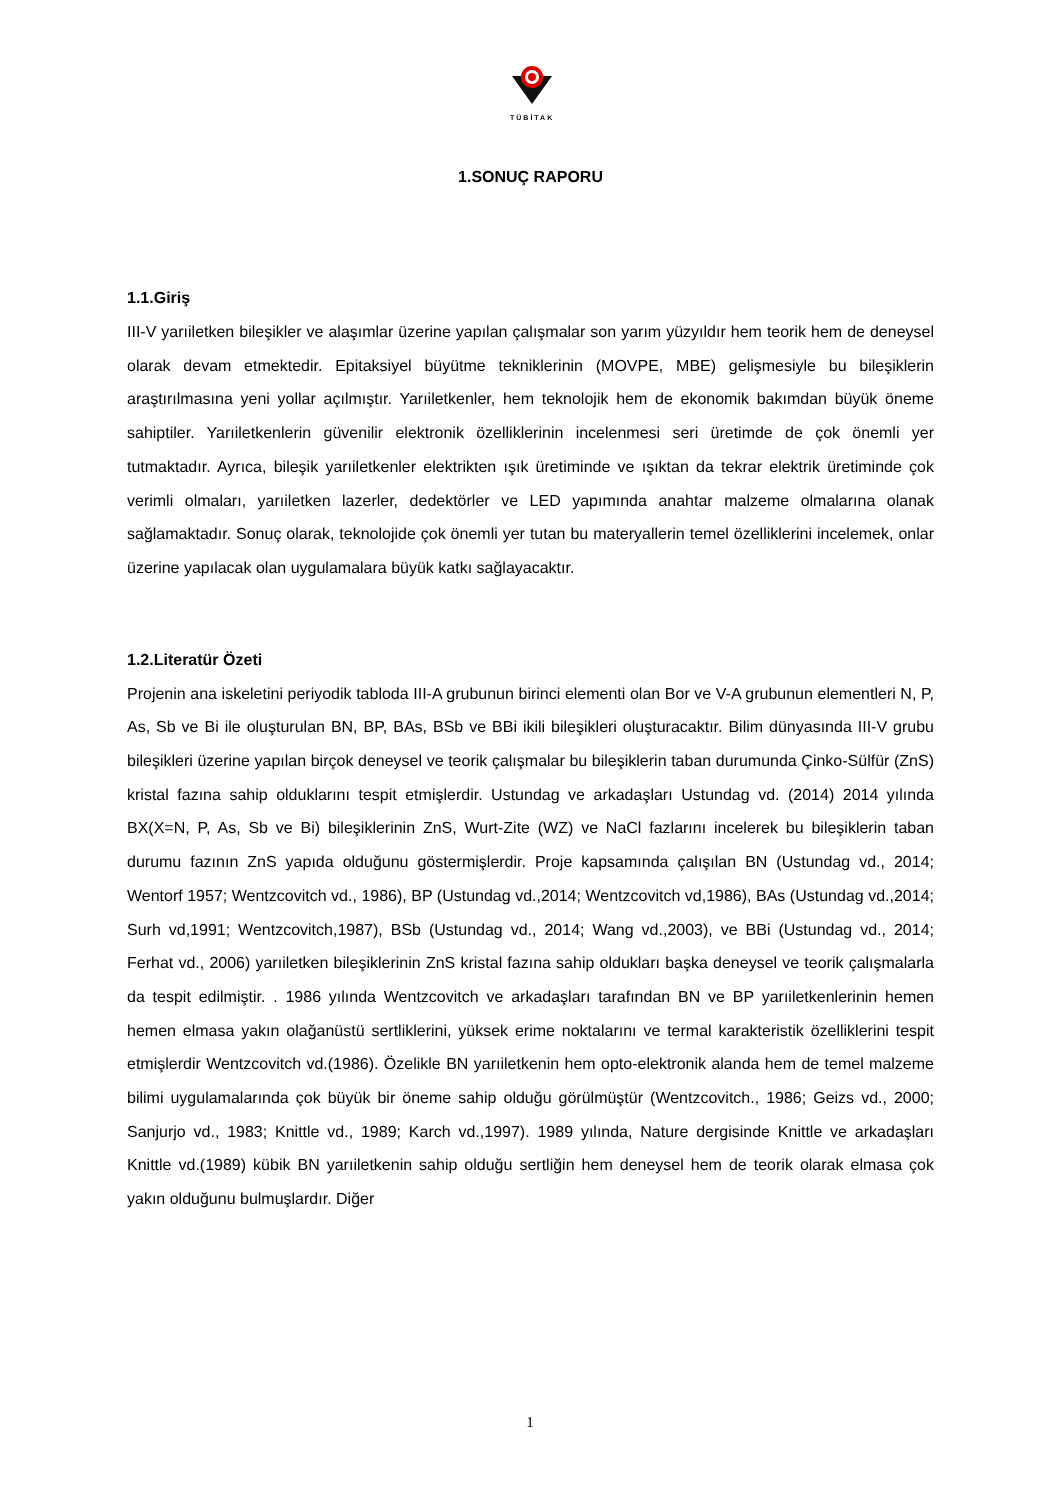TÜBİTAK
1.SONUÇ RAPORU
1.1.Giriş
III-V yarıiletken bileşikler ve alaşımlar üzerine yapılan çalışmalar son yarım yüzyıldır hem teorik hem de deneysel olarak devam etmektedir. Epitaksiyel büyütme tekniklerinin (MOVPE, MBE) gelişmesiyle bu bileşiklerin araştırılmasına yeni yollar açılmıştır. Yarıiletkenler, hem teknolojik hem de ekonomik bakımdan büyük öneme sahiptiler. Yarıiletkenlerin güvenilir elektronik özelliklerinin incelenmesi seri üretimde de çok önemli yer tutmaktadır. Ayrıca, bileşik yarıiletkenler elektrikten ışık üretiminde ve ışıktan da tekrar elektrik üretiminde çok verimli olmaları, yarıiletken lazerler, dedektörler ve LED yapımında anahtar malzeme olmalarına olanak sağlamaktadır. Sonuç olarak, teknolojide çok önemli yer tutan bu materyallerin temel özelliklerini incelemek, onlar üzerine yapılacak olan uygulamalara büyük katkı sağlayacaktır.
1.2.Literatür Özeti
Projenin ana iskeletini periyodik tabloda III-A grubunun birinci elementi olan Bor ve V-A grubunun elementleri N, P, As, Sb ve Bi ile oluşturulan BN, BP, BAs, BSb ve BBi ikili bileşikleri oluşturacaktır. Bilim dünyasında III-V grubu bileşikleri üzerine yapılan birçok deneysel ve teorik çalışmalar bu bileşiklerin taban durumunda Çinko-Sülfür (ZnS) kristal fazına sahip olduklarını tespit etmişlerdir. Ustundag ve arkadaşları Ustundag vd. (2014) 2014 yılında BX(X=N, P, As, Sb ve Bi) bileşiklerinin ZnS, Wurt-Zite (WZ) ve NaCl fazlarını incelerek bu bileşiklerin taban durumu fazının ZnS yapıda olduğunu göstermişlerdir. Proje kapsamında çalışılan BN (Ustundag vd., 2014; Wentorf 1957; Wentzcovitch vd., 1986), BP (Ustundag vd.,2014; Wentzcovitch vd,1986), BAs (Ustundag vd.,2014; Surh vd,1991; Wentzcovitch,1987), BSb (Ustundag vd., 2014; Wang vd.,2003), ve BBi (Ustundag vd., 2014; Ferhat vd., 2006) yarıiletken bileşiklerinin ZnS kristal fazına sahip oldukları başka deneysel ve teorik çalışmalarla da tespit edilmiştir. . 1986 yılında Wentzcovitch ve arkadaşları tarafından BN ve BP yarıiletkenlerinin hemen hemen elmasa yakın olağanüstü sertliklerini, yüksek erime noktalarını ve termal karakteristik özelliklerini tespit etmişlerdir Wentzcovitch vd.(1986). Özelikle BN yarıiletkenin hem opto-elektronik alanda hem de temel malzeme bilimi uygulamalarında çok büyük bir öneme sahip olduğu görülmüştür (Wentzcovitch., 1986; Geizs vd., 2000; Sanjurjo vd., 1983; Knittle vd., 1989; Karch vd.,1997). 1989 yılında, Nature dergisinde Knittle ve arkadaşları Knittle vd.(1989) kübik BN yarıiletkenin sahip olduğu sertliğin hem deneysel hem de teorik olarak elmasa çok yakın olduğunu bulmuşlardır. Diğer
1